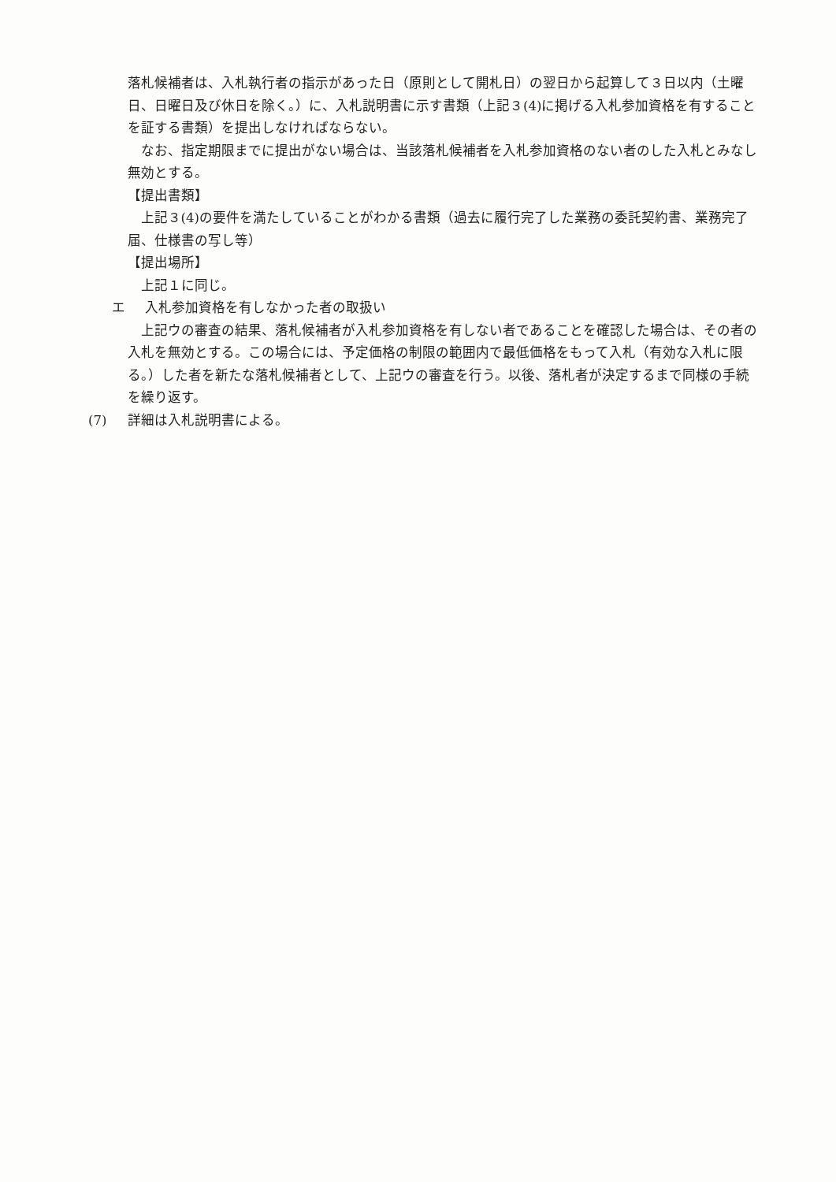落札候補者は、入札執行者の指示があった日（原則として開札日）の翌日から起算して３日以内（土曜日、日曜日及び休日を除く。）に、入札説明書に示す書類（上記３(4)に掲げる入札参加資格を有することを証する書類）を提出しなければならない。
なお、指定期限までに提出がない場合は、当該落札候補者を入札参加資格のない者のした入札とみなし無効とする。
【提出書類】
上記３(4)の要件を満たしていることがわかる書類（過去に履行完了した業務の委託契約書、業務完了届、仕様書の写し等）
【提出場所】
上記１に同じ。
エ 入札参加資格を有しなかった者の取扱い
上記ウの審査の結果、落札候補者が入札参加資格を有しない者であることを確認した場合は、その者の入札を無効とする。この場合には、予定価格の制限の範囲内で最低価格をもって入札（有効な入札に限る。）した者を新たな落札候補者として、上記ウの審査を行う。以後、落札者が決定するまで同様の手続を繰り返す。
(7) 詳細は入札説明書による。